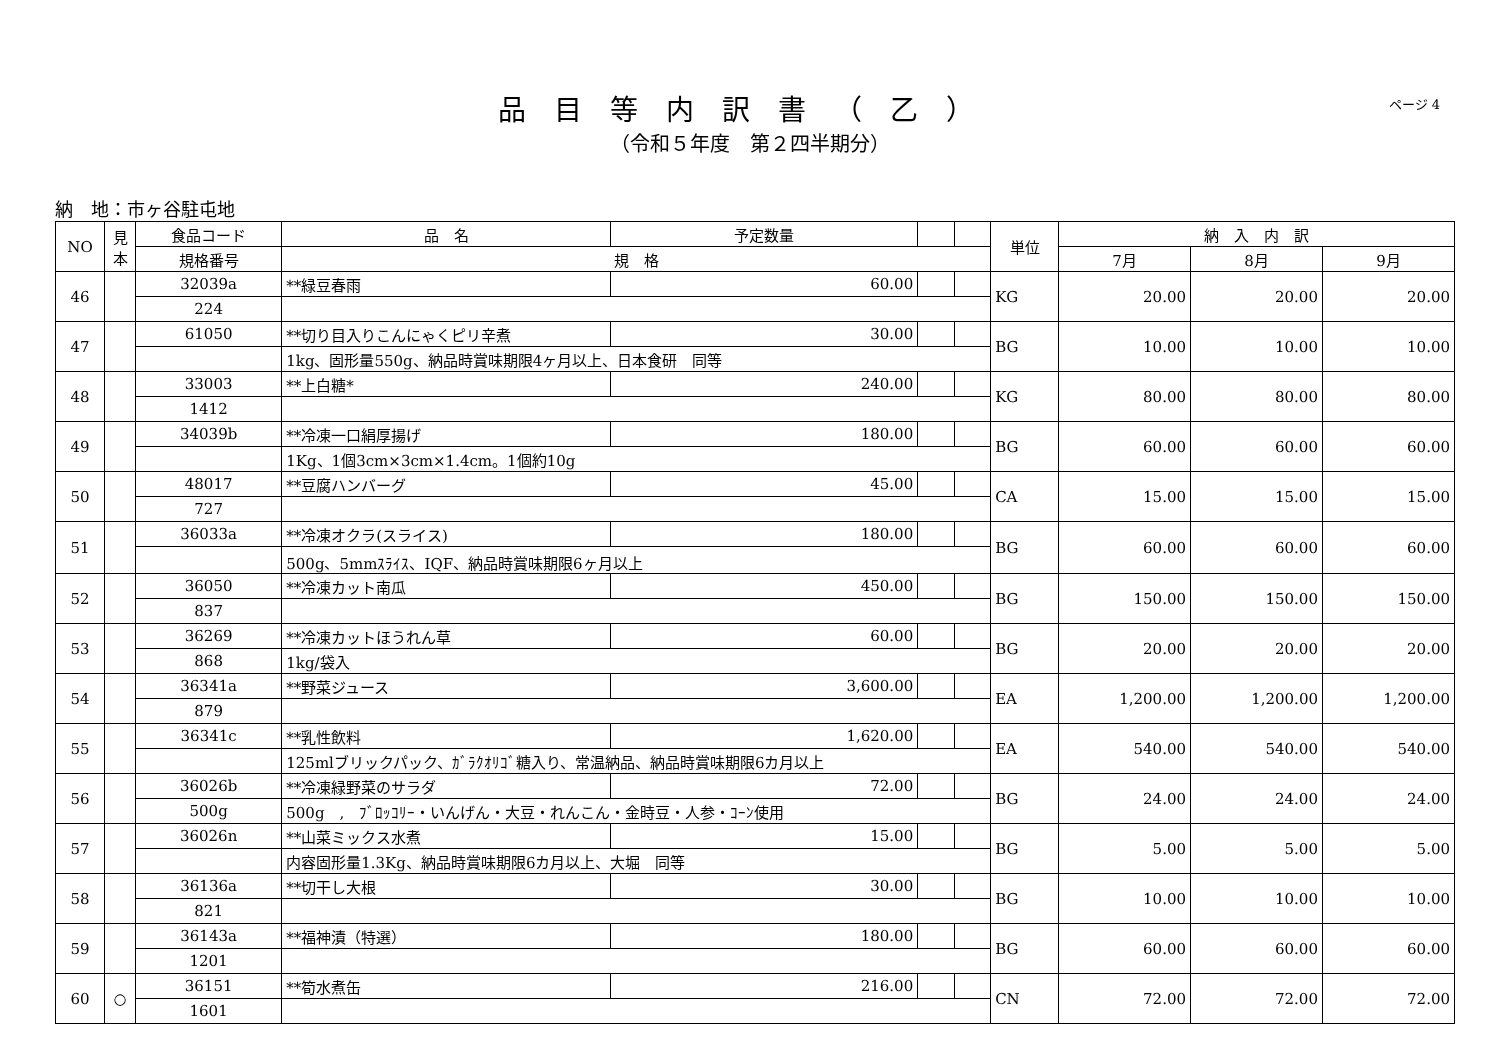品目等内訳書（乙）
（令和５年度　第２四半期分）
ページ 4
納　地：市ヶ谷駐屯地
| NO | 見本 | 食品コード | 品 名 | 予定数量 | | | 単位 | 納 入 内 訳 | | |
| --- | --- | --- | --- | --- | --- | --- | --- | --- | --- | --- |
| | | 規格番号 | 規 格 | | | | | 7月 | 8月 | 9月 |
| 46 | | 32039a | **緑豆春雨 | 60.00 | | | KG | 20.00 | 20.00 | 20.00 |
| | | 224 | | | | | | | | |
| 47 | | 61050 | **切り目入りこんにゃくピリ辛煮 | 30.00 | | | BG | 10.00 | 10.00 | 10.00 |
| | | | 1kg、固形量550g、納品時賞味期限4ヶ月以上、日本食研 同等 | | | | | | | |
| 48 | | 33003 | **上白糖* | 240.00 | | | KG | 80.00 | 80.00 | 80.00 |
| | | 1412 | | | | | | | | |
| 49 | | 34039b | **冷凍一口絹厚揚げ | 180.00 | | | BG | 60.00 | 60.00 | 60.00 |
| | | | 1Kg、1個3cm×3cm×1.4cm。1個約10g | | | | | | | |
| 50 | | 48017 | **豆腐ハンバーグ | 45.00 | | | CA | 15.00 | 15.00 | 15.00 |
| | | 727 | | | | | | | | |
| 51 | | 36033a | **冷凍オクラ(スライス) | 180.00 | | | BG | 60.00 | 60.00 | 60.00 |
| | | | 500g、5mmｽﾗｲｽ、IQF、納品時賞味期限6ヶ月以上 | | | | | | | |
| 52 | | 36050 | **冷凍カット南瓜 | 450.00 | | | BG | 150.00 | 150.00 | 150.00 |
| | | 837 | | | | | | | | |
| 53 | | 36269 | **冷凍カットほうれん草 | 60.00 | | | BG | 20.00 | 20.00 | 20.00 |
| | | 868 | 1kg/袋入 | | | | | | | |
| 54 | | 36341a | **野菜ジュース | 3,600.00 | | | EA | 1,200.00 | 1,200.00 | 1,200.00 |
| | | 879 | | | | | | | | |
| 55 | | 36341c | **乳性飲料 | 1,620.00 | | | EA | 540.00 | 540.00 | 540.00 |
| | | | 125mlブリックパック、ｶﾞﾗｸｵﾘｺﾞ糖入り、常温納品、納品時賞味期限6カ月以上 | | | | | | | |
| 56 | | 36026b | **冷凍緑野菜のサラダ | 72.00 | | | BG | 24.00 | 24.00 | 24.00 |
| | | 500g | 500g , ﾌﾞﾛｯｺﾘｰ・いんげん・大豆・れんこん・金時豆・人参・ｺｰﾝ使用 | | | | | | | |
| 57 | | 36026n | **山菜ミックス水煮 | 15.00 | | | BG | 5.00 | 5.00 | 5.00 |
| | | | 内容固形量1.3Kg、納品時賞味期限6カ月以上、大堀 同等 | | | | | | | |
| 58 | | 36136a | **切干し大根 | 30.00 | | | BG | 10.00 | 10.00 | 10.00 |
| | | 821 | | | | | | | | |
| 59 | | 36143a | **福神漬（特選） | 180.00 | | | BG | 60.00 | 60.00 | 60.00 |
| | | 1201 | | | | | | | | |
| 60 | ○ | 36151 | **筍水煮缶 | 216.00 | | | CN | 72.00 | 72.00 | 72.00 |
| | | 1601 | | | | | | | | |